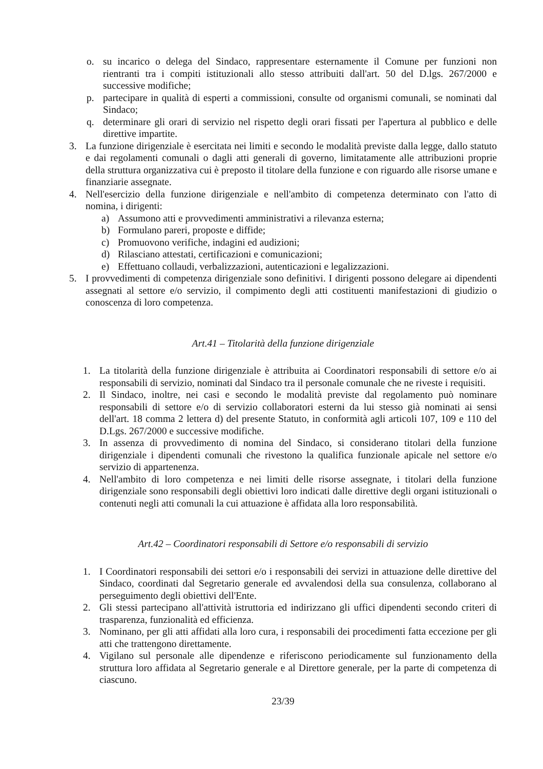o. su incarico o delega del Sindaco, rappresentare esternamente il Comune per funzioni non rientranti tra i compiti istituzionali allo stesso attribuiti dall'art. 50 del D.lgs. 267/2000 e successive modifiche;
p. partecipare in qualità di esperti a commissioni, consulte od organismi comunali, se nominati dal Sindaco;
q. determinare gli orari di servizio nel rispetto degli orari fissati per l'apertura al pubblico e delle direttive impartite.
3. La funzione dirigenziale è esercitata nei limiti e secondo le modalità previste dalla legge, dallo statuto e dai regolamenti comunali o dagli atti generali di governo, limitatamente alle attribuzioni proprie della struttura organizzativa cui è preposto il titolare della funzione e con riguardo alle risorse umane e finanziarie assegnate.
4. Nell'esercizio della funzione dirigenziale e nell'ambito di competenza determinato con l'atto di nomina, i dirigenti:
a) Assumono atti e provvedimenti amministrativi a rilevanza esterna;
b) Formulano pareri, proposte e diffide;
c) Promuovono verifiche, indagini ed audizioni;
d) Rilasciano attestati, certificazioni e comunicazioni;
e) Effettuano collaudi, verbalizzazioni, autenticazioni e legalizzazioni.
5. I provvedimenti di competenza dirigenziale sono definitivi. I dirigenti possono delegare ai dipendenti assegnati al settore e/o servizio, il compimento degli atti costituenti manifestazioni di giudizio o conoscenza di loro competenza.
Art.41 – Titolarità della funzione dirigenziale
1. La titolarità della funzione dirigenziale è attribuita ai Coordinatori responsabili di settore e/o ai responsabili di servizio, nominati dal Sindaco tra il personale comunale che ne riveste i requisiti.
2. Il Sindaco, inoltre, nei casi e secondo le modalità previste dal regolamento può nominare responsabili di settore e/o di servizio collaboratori esterni da lui stesso già nominati ai sensi dell'art. 18 comma 2 lettera d) del presente Statuto, in conformità agli articoli 107, 109 e 110 del D.Lgs. 267/2000 e successive modifiche.
3. In assenza di provvedimento di nomina del Sindaco, si considerano titolari della funzione dirigenziale i dipendenti comunali che rivestono la qualifica funzionale apicale nel settore e/o servizio di appartenenza.
4. Nell'ambito di loro competenza e nei limiti delle risorse assegnate, i titolari della funzione dirigenziale sono responsabili degli obiettivi loro indicati dalle direttive degli organi istituzionali o contenuti negli atti comunali la cui attuazione è affidata alla loro responsabilità.
Art.42 – Coordinatori responsabili di Settore e/o responsabili di servizio
1. I Coordinatori responsabili dei settori e/o i responsabili dei servizi in attuazione delle direttive del Sindaco, coordinati dal Segretario generale ed avvalendosi della sua consulenza, collaborano al perseguimento degli obiettivi dell'Ente.
2. Gli stessi partecipano all'attività istruttoria ed indirizzano gli uffici dipendenti secondo criteri di trasparenza, funzionalità ed efficienza.
3. Nominano, per gli atti affidati alla loro cura, i responsabili dei procedimenti fatta eccezione per gli atti che trattengono direttamente.
4. Vigilano sul personale alle dipendenze e riferiscono periodicamente sul funzionamento della struttura loro affidata al Segretario generale e al Direttore generale, per la parte di competenza di ciascuno.
23/39